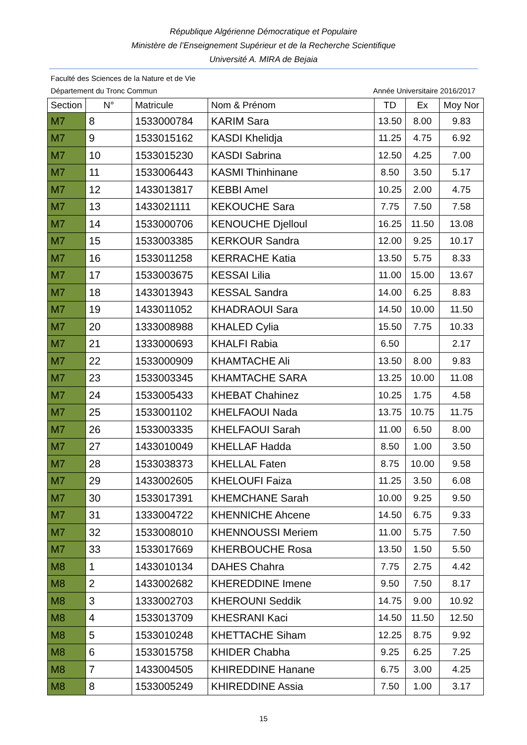République Algérienne Démocratique et Populaire
Ministère de l’Enseignement Supérieur et de la Recherche Scientifique
Université A. MIRA de Bejaia
Faculté des Sciences de la Nature et de Vie
Département du Tronc Commun Année Universitaire 2016/2017
| Section | N° | Matricule | Nom & Prénom | TD | Ex | Moy Nor |
| --- | --- | --- | --- | --- | --- | --- |
| M7 | 8 | 1533000784 | KARIM Sara | 13.50 | 8.00 | 9.83 |
| M7 | 9 | 1533015162 | KASDI Khelidja | 11.25 | 4.75 | 6.92 |
| M7 | 10 | 1533015230 | KASDI Sabrina | 12.50 | 4.25 | 7.00 |
| M7 | 11 | 1533006443 | KASMI Thinhinane | 8.50 | 3.50 | 5.17 |
| M7 | 12 | 1433013817 | KEBBI Amel | 10.25 | 2.00 | 4.75 |
| M7 | 13 | 1433021111 | KEKOUCHE Sara | 7.75 | 7.50 | 7.58 |
| M7 | 14 | 1533000706 | KENOUCHE Djelloul | 16.25 | 11.50 | 13.08 |
| M7 | 15 | 1533003385 | KERKOUR Sandra | 12.00 | 9.25 | 10.17 |
| M7 | 16 | 1533011258 | KERRACHE Katia | 13.50 | 5.75 | 8.33 |
| M7 | 17 | 1533003675 | KESSAI Lilia | 11.00 | 15.00 | 13.67 |
| M7 | 18 | 1433013943 | KESSAL Sandra | 14.00 | 6.25 | 8.83 |
| M7 | 19 | 1433011052 | KHADRAOUI Sara | 14.50 | 10.00 | 11.50 |
| M7 | 20 | 1333008988 | KHALED Cylia | 15.50 | 7.75 | 10.33 |
| M7 | 21 | 1333000693 | KHALFI Rabia | 6.50 | | 2.17 |
| M7 | 22 | 1533000909 | KHAMTACHE Ali | 13.50 | 8.00 | 9.83 |
| M7 | 23 | 1533003345 | KHAMTACHE SARA | 13.25 | 10.00 | 11.08 |
| M7 | 24 | 1533005433 | KHEBAT Chahinez | 10.25 | 1.75 | 4.58 |
| M7 | 25 | 1533001102 | KHELFAOUI Nada | 13.75 | 10.75 | 11.75 |
| M7 | 26 | 1533003335 | KHELFAOUI Sarah | 11.00 | 6.50 | 8.00 |
| M7 | 27 | 1433010049 | KHELLAF Hadda | 8.50 | 1.00 | 3.50 |
| M7 | 28 | 1533038373 | KHELLAL Faten | 8.75 | 10.00 | 9.58 |
| M7 | 29 | 1433002605 | KHELOUFI Faiza | 11.25 | 3.50 | 6.08 |
| M7 | 30 | 1533017391 | KHEMCHANE Sarah | 10.00 | 9.25 | 9.50 |
| M7 | 31 | 1333004722 | KHENNICHE Ahcene | 14.50 | 6.75 | 9.33 |
| M7 | 32 | 1533008010 | KHENNOUSSI Meriem | 11.00 | 5.75 | 7.50 |
| M7 | 33 | 1533017669 | KHERBOUCHE Rosa | 13.50 | 1.50 | 5.50 |
| M8 | 1 | 1433010134 | DAHES Chahra | 7.75 | 2.75 | 4.42 |
| M8 | 2 | 1433002682 | KHEREDDINE Imene | 9.50 | 7.50 | 8.17 |
| M8 | 3 | 1333002703 | KHEROUNI Seddik | 14.75 | 9.00 | 10.92 |
| M8 | 4 | 1533013709 | KHESRANI Kaci | 14.50 | 11.50 | 12.50 |
| M8 | 5 | 1533010248 | KHETTACHE Siham | 12.25 | 8.75 | 9.92 |
| M8 | 6 | 1533015758 | KHIDER Chabha | 9.25 | 6.25 | 7.25 |
| M8 | 7 | 1433004505 | KHIREDDINE Hanane | 6.75 | 3.00 | 4.25 |
| M8 | 8 | 1533005249 | KHIREDDINE Assia | 7.50 | 1.00 | 3.17 |
15